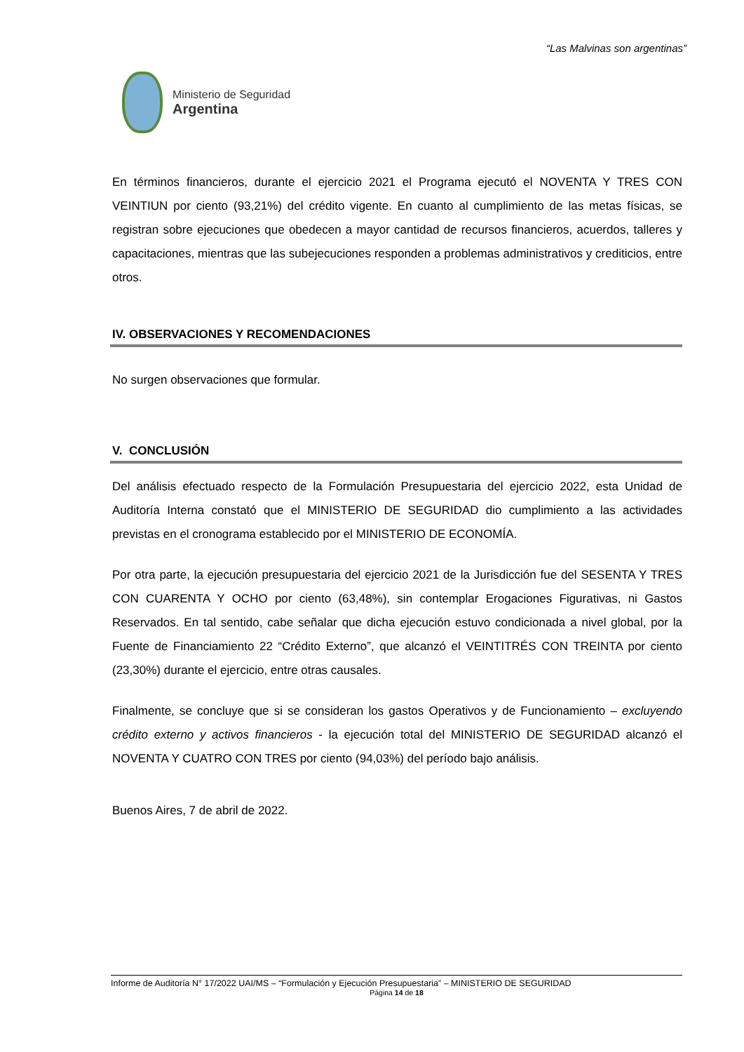“Las Malvinas son argentinas”
Ministerio de Seguridad
Argentina
En términos financieros, durante el ejercicio 2021 el Programa ejecutó el NOVENTA Y TRES CON VEINTIUN por ciento (93,21%) del crédito vigente. En cuanto al cumplimiento de las metas físicas, se registran sobre ejecuciones que obedecen a mayor cantidad de recursos financieros, acuerdos, talleres y capacitaciones, mientras que las subejecuciones responden a problemas administrativos y crediticios, entre otros.
IV. OBSERVACIONES Y RECOMENDACIONES
No surgen observaciones que formular.
V. CONCLUSIÓN
Del análisis efectuado respecto de la Formulación Presupuestaria del ejercicio 2022, esta Unidad de Auditoría Interna constató que el MINISTERIO DE SEGURIDAD dio cumplimiento a las actividades previstas en el cronograma establecido por el MINISTERIO DE ECONOMÍA.
Por otra parte, la ejecución presupuestaria del ejercicio 2021 de la Jurisdicción fue del SESENTA Y TRES CON CUARENTA Y OCHO por ciento (63,48%), sin contemplar Erogaciones Figurativas, ni Gastos Reservados. En tal sentido, cabe señalar que dicha ejecución estuvo condicionada a nivel global, por la Fuente de Financiamiento 22 “Crédito Externo”, que alcanzó el VEINTITRÉS CON TREINTA por ciento (23,30%) durante el ejercicio, entre otras causales.
Finalmente, se concluye que si se consideran los gastos Operativos y de Funcionamiento – excluyendo crédito externo y activos financieros - la ejecución total del MINISTERIO DE SEGURIDAD alcanzó el NOVENTA Y CUATRO CON TRES por ciento (94,03%) del período bajo análisis.
Buenos Aires, 7 de abril de 2022.
Informe de Auditoría N° 17/2022 UAI/MS – “Formulación y Ejecución Presupuestaria” – MINISTERIO DE SEGURIDAD
Página 14 de 18